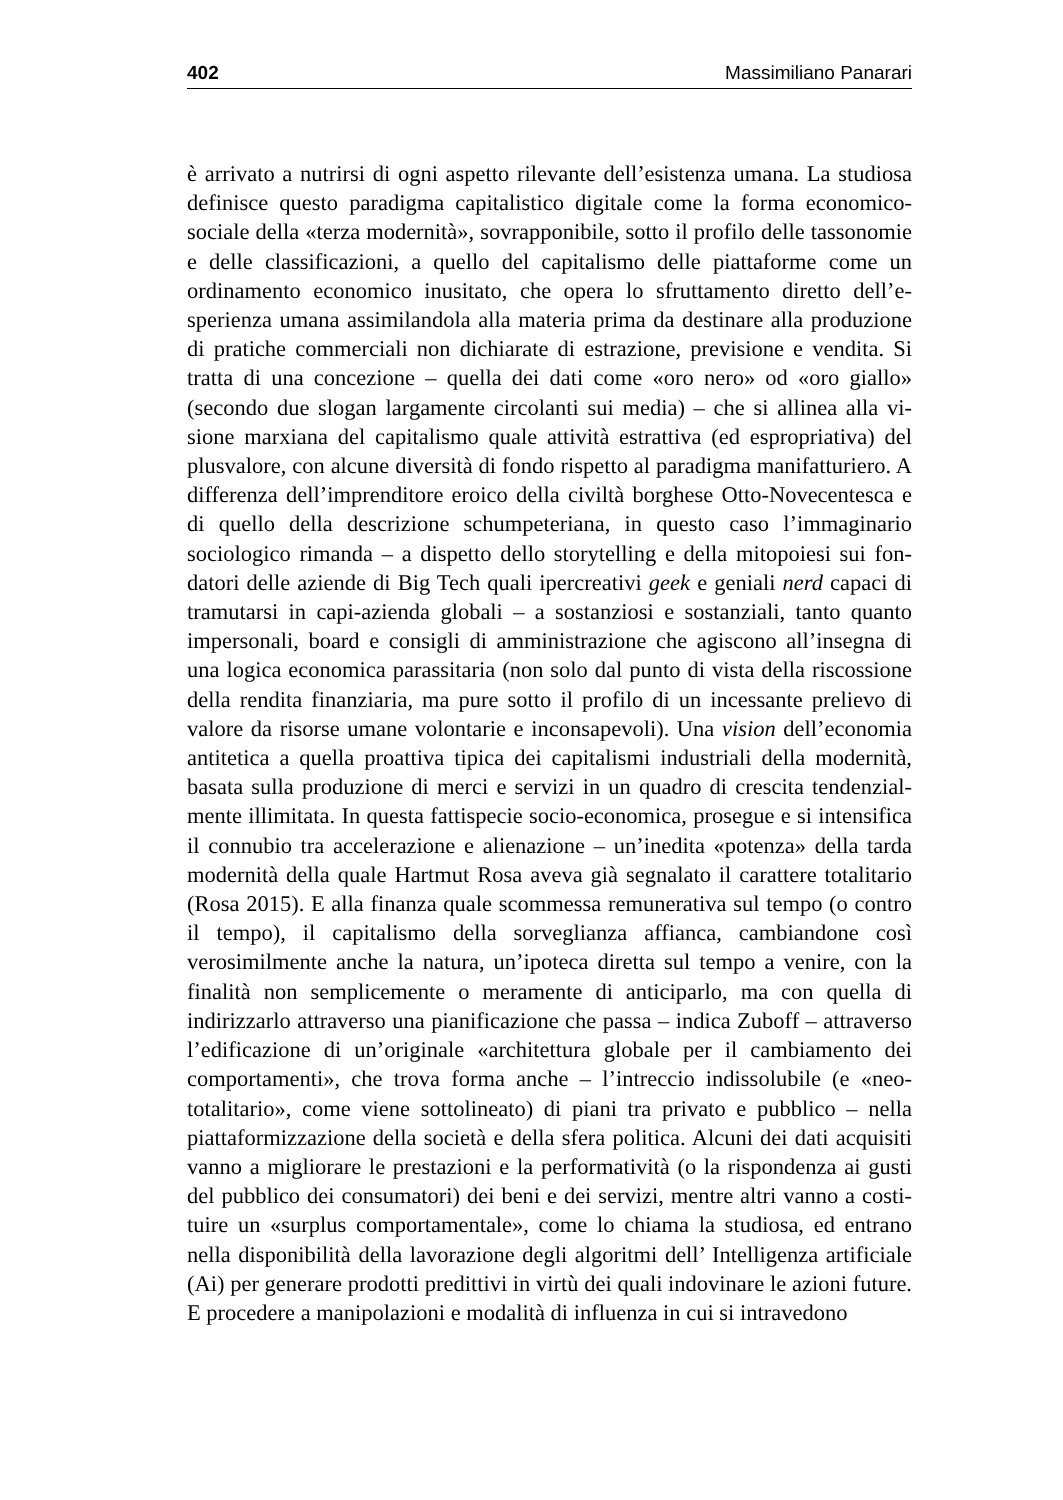402 Massimiliano Panarari
è arrivato a nutrirsi di ogni aspetto rilevante dell’esistenza umana. La studiosa definisce questo paradigma capitalistico digitale come la forma economico-sociale della «terza modernità», sovrapponibile, sotto il profilo delle tassono­mie e delle classificazioni, a quello del capitalismo delle piattaforme come un ordinamento economico inusitato, che opera lo sfruttamento diretto dell’e­sperienza umana assimilandola alla materia prima da destinare alla produzione di pratiche commerciali non dichiarate di estrazione, previsione e vendita. Si tratta di una concezione – quella dei dati come «oro nero» od «oro giallo» (secondo due slogan largamente circolanti sui media) – che si allinea alla vi­sione marxiana del capitalismo quale attività estrattiva (ed espropriativa) del plusvalore, con alcune diversità di fondo rispetto al paradigma manifatturiero. A differenza dell’imprenditore eroico della civiltà borghese Otto-Novecente­sca e di quello della descrizione schumpeteriana, in questo caso l’immaginario sociologico rimanda – a dispetto dello storytelling e della mitopoiesi sui fon­datori delle aziende di Big Tech quali ipercreativi geek e geniali nerd capaci di tramutarsi in capi-azienda globali – a sostanziosi e sostanziali, tanto quanto impersonali, board e consigli di amministrazione che agiscono all’insegna di una logica economica parassitaria (non solo dal punto di vista della riscossione della rendita finanziaria, ma pure sotto il profilo di un incessante prelievo di valore da risorse umane volontarie e inconsapevoli). Una vision dell’economia antitetica a quella proattiva tipica dei capitalismi industriali della modernità, basata sulla produzione di merci e servizi in un quadro di crescita tendenzial­mente illimitata. In questa fattispecie socio-economica, prosegue e si intensi­fica il connubio tra accelerazione e alienazione – un’inedita «potenza» della tarda modernità della quale Hartmut Rosa aveva già segnalato il carattere to­talitario (Rosa 2015). E alla finanza quale scommessa remunerativa sul tempo (o contro il tempo), il capitalismo della sorveglianza affianca, cambiandone così verosimilmente anche la natura, un’ipoteca diretta sul tempo a venire, con la finalità non semplicemente o meramente di anticiparlo, ma con quella di indirizzarlo attraverso una pianificazione che passa – indica Zuboff – attraver­so l’edificazione di un’originale «architettura globale per il cambiamento dei comportamenti», che trova forma anche – l’intreccio indissolubile (e «neo­totalitario», come viene sottolineato) di piani tra privato e pubblico – nella piattaformizzazione della società e della sfera politica. Alcuni dei dati acquisiti vanno a migliorare le prestazioni e la performatività (o la rispondenza ai gusti del pubblico dei consumatori) dei beni e dei servizi, mentre altri vanno a costi­tuire un «surplus comportamentale», come lo chiama la studiosa, ed entrano nella disponibilità della lavorazione degli algoritmi dell’ Intelligenza artificiale (Ai) per generare prodotti predittivi in virtù dei quali indovinare le azioni fu­ture. E procedere a manipolazioni e modalità di influenza in cui si intravedono